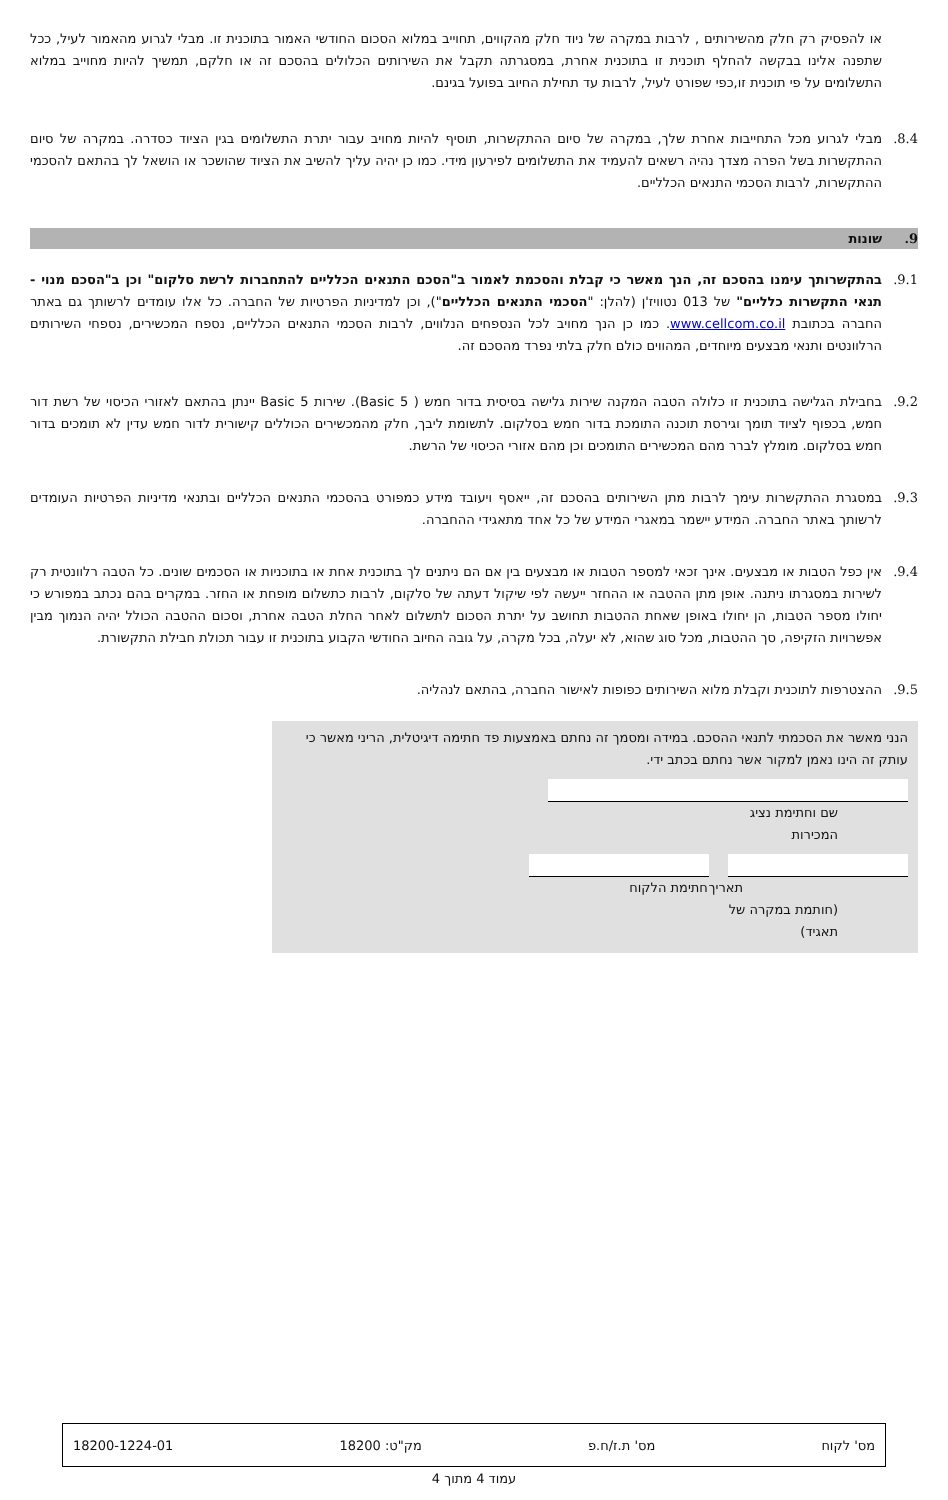או להפסיק רק חלק מהשירותים , לרבות במקרה של ניוד חלק מהקווים, תחוייב במלוא הסכום החודשי האמור בתוכנית זו. מבלי לגרוע מהאמור לעיל, ככל שתפנה אלינו בבקשה להחלף תוכנית זו בתוכנית אחרת, במסגרתה תקבל את השירותים הכלולים בהסכם זה או חלקם, תמשיך להיות מחוייב במלוא התשלומים על פי תוכנית זו,כפי שפורט לעיל, לרבות עד תחילת החיוב בפועל בגינם.
8.4. מבלי לגרוע מכל התחייבות אחרת שלך, במקרה של סיום ההתקשרות, תוסיף להיות מחויב עבור יתרת התשלומים בגין הציוד כסדרה. במקרה של סיום ההתקשרות בשל הפרה מצדך נהיה רשאים להעמיד את התשלומים לפירעון מידי. כמו כן יהיה עליך להשיב את הציוד שהושכר או הושאל לך בהתאם להסכמי ההתקשרות, לרבות הסכמי התנאים הכלליים.
9. שונות
9.1. בהתקשרותך עימנו בהסכם זה, הנך מאשר כי קבלת והסכמת לאמור ב"הסכם התנאים הכלליים להתחברות לרשת סלקום" וכן ב"הסכם מנוי - תנאי התקשרות כלליים" של 013 נטוויז'ן (להלן: "הסכמי התנאים הכלליים"), וכן למדיניות הפרטיות של החברה. כל אלו עומדים לרשותך גם באתר החברה בכתובת www.cellcom.co.il. כמו כן הנך מחויב לכל הנספחים הנלווים, לרבות הסכמי התנאים הכלליים, נספח המכשירים, נספחי השירותים הרלוונטים ותנאי מבצעים מיוחדים, המהווים כולם חלק בלתי נפרד מהסכם זה.
9.2. בחבילת הגלישה בתוכנית זו כלולה הטבה המקנה שירות גלישה בסיסית בדור חמש ( Basic 5). שירות Basic 5 יינתן בהתאם לאזורי הכיסוי של רשת דור חמש, בכפוף לציוד תומך וגירסת תוכנה התומכת בדור חמש בסלקום. לתשומת ליבך, חלק מהמכשירים הכוללים קישורית לדור חמש עדין לא תומכים בדור חמש בסלקום. מומלץ לברר מהם המכשירים התומכים וכן מהם אזורי הכיסוי של הרשת.
9.3. במסגרת ההתקשרות עימך לרבות מתן השירותים בהסכם זה, ייאסף ויעובד מידע כמפורט בהסכמי התנאים הכלליים ובתנאי מדיניות הפרטיות העומדים לרשותך באתר החברה. המידע יישמר במאגרי המידע של כל אחד מתאגידי ההחברה.
9.4. אין כפל הטבות או מבצעים. אינך זכאי למספר הטבות או מבצעים בין אם הם ניתנים לך בתוכנית אחת או בתוכניות או הסכמים שונים. כל הטבה רלוונטית רק לשירות במסגרתו ניתנה. אופן מתן ההטבה או ההחזר ייעשה לפי שיקול דעתה של סלקום, לרבות כתשלום מופחת או החזר. במקרים בהם נכתב במפורש כי יחולו מספר הטבות, הן יחולו באופן שאחת ההטבות תחושב על יתרת הסכום לתשלום לאחר החלת הטבה אחרת, וסכום ההטבה הכולל יהיה הנמוך מבין אפשרויות הזקיפה, סך ההטבות, מכל סוג שהוא, לא יעלה, בכל מקרה, על גובה החיוב החודשי הקבוע בתוכנית זו עבור תכולת חבילת התקשורת.
9.5. ההצטרפות לתוכנית וקבלת מלוא השירותים כפופות לאישור החברה, בהתאם לנהליה.
הנני מאשר את הסכמתי לתנאי ההסכם. במידה ומסמך זה נחתם באמצעות פד חתימה דיגיטלית, הריני מאשר כי עותק זה הינו נאמן למקור אשר נחתם בכתב ידי.
שם וחתימת נציג המכירות
תאריך
(חותמת במקרה של תאגיד)
חתימת הלקוח
מס' לקוח מס' ת.ז/ח.פ מק"ט: 18200 18200-1224-01
עמוד 4 מתוך 4